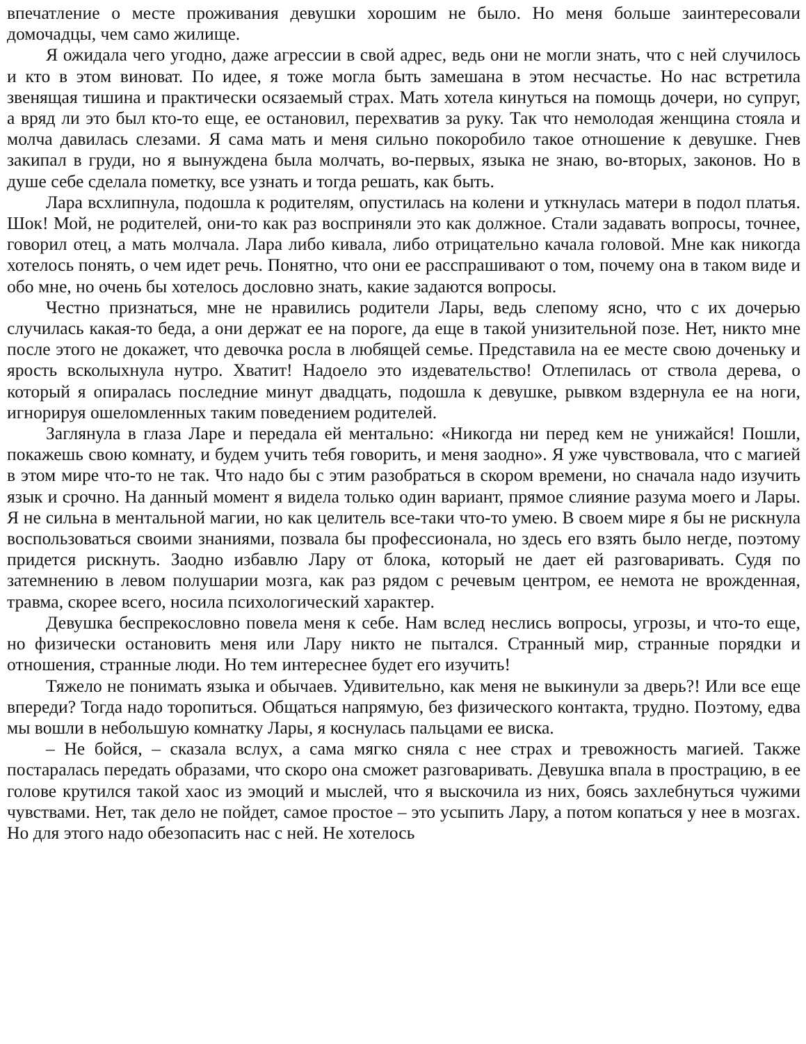впечатление о месте проживания девушки хорошим не было. Но меня больше заинтересовали домочадцы, чем само жилище.
Я ожидала чего угодно, даже агрессии в свой адрес, ведь они не могли знать, что с ней случилось и кто в этом виноват. По идее, я тоже могла быть замешана в этом несчастье. Но нас встретила звенящая тишина и практически осязаемый страх. Мать хотела кинуться на помощь дочери, но супруг, а вряд ли это был кто-то еще, ее остановил, перехватив за руку. Так что немолодая женщина стояла и молча давилась слезами. Я сама мать и меня сильно покоробило такое отношение к девушке. Гнев закипал в груди, но я вынуждена была молчать, во-первых, языка не знаю, во-вторых, законов. Но в душе себе сделала пометку, все узнать и тогда решать, как быть.
Лара всхлипнула, подошла к родителям, опустилась на колени и уткнулась матери в подол платья. Шок! Мой, не родителей, они-то как раз восприняли это как должное. Стали задавать вопросы, точнее, говорил отец, а мать молчала. Лара либо кивала, либо отрицательно качала головой. Мне как никогда хотелось понять, о чем идет речь. Понятно, что они ее расспрашивают о том, почему она в таком виде и обо мне, но очень бы хотелось дословно знать, какие задаются вопросы.
Честно признаться, мне не нравились родители Лары, ведь слепому ясно, что с их дочерью случилась какая-то беда, а они держат ее на пороге, да еще в такой унизительной позе. Нет, никто мне после этого не докажет, что девочка росла в любящей семье. Представила на ее месте свою доченьку и ярость всколыхнула нутро. Хватит! Надоело это издевательство! Отлепилась от ствола дерева, о который я опиралась последние минут двадцать, подошла к девушке, рывком вздернула ее на ноги, игнорируя ошеломленных таким поведением родителей.
Заглянула в глаза Ларе и передала ей ментально: «Никогда ни перед кем не унижайся! Пошли, покажешь свою комнату, и будем учить тебя говорить, и меня заодно». Я уже чувствовала, что с магией в этом мире что-то не так. Что надо бы с этим разобраться в скором времени, но сначала надо изучить язык и срочно. На данный момент я видела только один вариант, прямое слияние разума моего и Лары. Я не сильна в ментальной магии, но как целитель все-таки что-то умею. В своем мире я бы не рискнула воспользоваться своими знаниями, позвала бы профессионала, но здесь его взять было негде, поэтому придется рискнуть. Заодно избавлю Лару от блока, который не дает ей разговаривать. Судя по затемнению в левом полушарии мозга, как раз рядом с речевым центром, ее немота не врожденная, травма, скорее всего, носила психологический характер.
Девушка беспрекословно повела меня к себе. Нам вслед неслись вопросы, угрозы, и что-то еще, но физически остановить меня или Лару никто не пытался. Странный мир, странные порядки и отношения, странные люди. Но тем интереснее будет его изучить!
Тяжело не понимать языка и обычаев. Удивительно, как меня не выкинули за дверь?! Или все еще впереди? Тогда надо торопиться. Общаться напрямую, без физического контакта, трудно. Поэтому, едва мы вошли в небольшую комнатку Лары, я коснулась пальцами ее виска.
– Не бойся, – сказала вслух, а сама мягко сняла с нее страх и тревожность магией. Также постаралась передать образами, что скоро она сможет разговаривать. Девушка впала в прострацию, в ее голове крутился такой хаос из эмоций и мыслей, что я выскочила из них, боясь захлебнуться чужими чувствами. Нет, так дело не пойдет, самое простое – это усыпить Лару, а потом копаться у нее в мозгах. Но для этого надо обезопасить нас с ней. Не хотелось